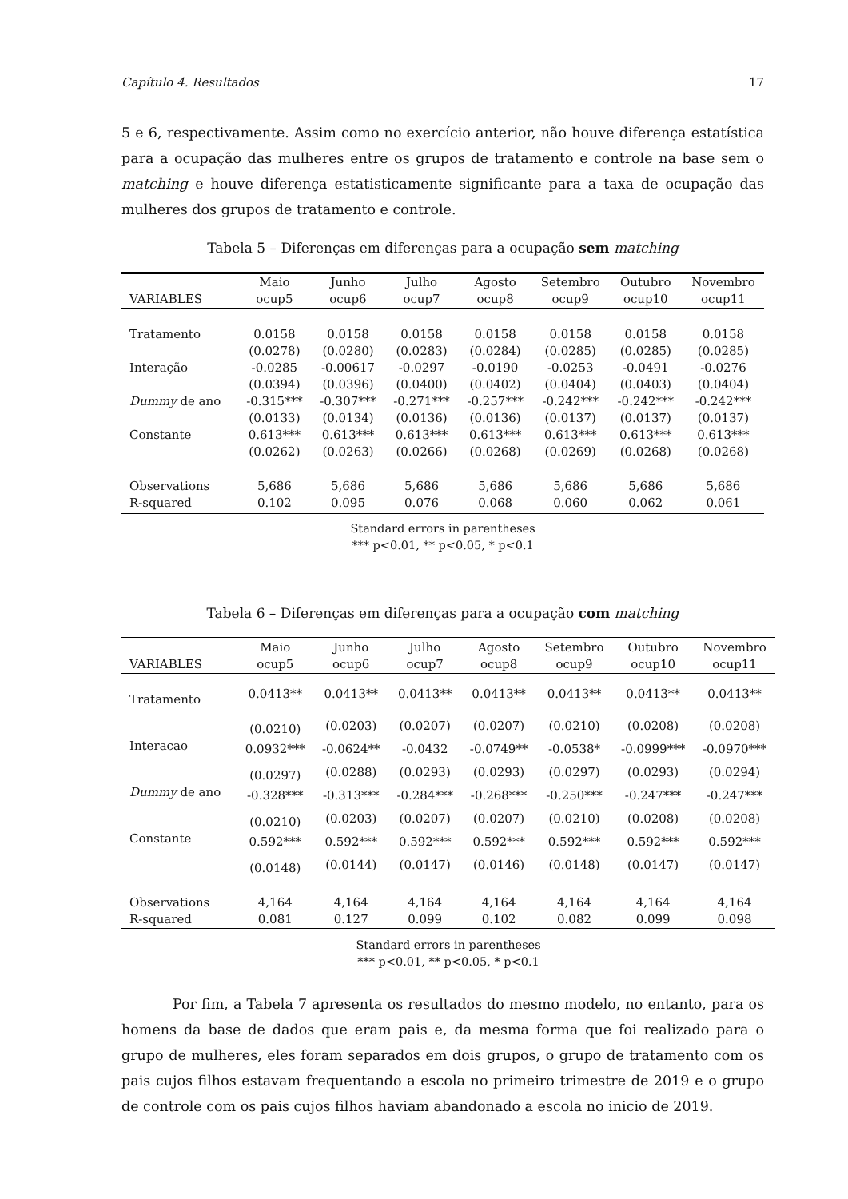Capítulo 4. Resultados 17
5 e 6, respectivamente. Assim como no exercício anterior, não houve diferença estatística para a ocupação das mulheres entre os grupos de tratamento e controle na base sem o matching e houve diferença estatisticamente significante para a taxa de ocupação das mulheres dos grupos de tratamento e controle.
Tabela 5 – Diferenças em diferenças para a ocupação sem matching
| | Maio | Junho | Julho | Agosto | Setembro | Outubro | Novembro |
| --- | --- | --- | --- | --- | --- | --- | --- |
| VARIABLES | ocup5 | ocup6 | ocup7 | ocup8 | ocup9 | ocup10 | ocup11 |
| Tratamento | 0.0158 | 0.0158 | 0.0158 | 0.0158 | 0.0158 | 0.0158 | 0.0158 |
| | (0.0278) | (0.0280) | (0.0283) | (0.0284) | (0.0285) | (0.0285) | (0.0285) |
| Interação | -0.0285 | -0.00617 | -0.0297 | -0.0190 | -0.0253 | -0.0491 | -0.0276 |
| | (0.0394) | (0.0396) | (0.0400) | (0.0402) | (0.0404) | (0.0403) | (0.0404) |
| Dummy de ano | -0.315*** | -0.307*** | -0.271*** | -0.257*** | -0.242*** | -0.242*** | -0.242*** |
| | (0.0133) | (0.0134) | (0.0136) | (0.0136) | (0.0137) | (0.0137) | (0.0137) |
| Constante | 0.613*** | 0.613*** | 0.613*** | 0.613*** | 0.613*** | 0.613*** | 0.613*** |
| | (0.0262) | (0.0263) | (0.0266) | (0.0268) | (0.0269) | (0.0268) | (0.0268) |
| Observations | 5,686 | 5,686 | 5,686 | 5,686 | 5,686 | 5,686 | 5,686 |
| R-squared | 0.102 | 0.095 | 0.076 | 0.068 | 0.060 | 0.062 | 0.061 |
Standard errors in parentheses
*** p<0.01, ** p<0.05, * p<0.1
Tabela 6 – Diferenças em diferenças para a ocupação com matching
| | Maio | Junho | Julho | Agosto | Setembro | Outubro | Novembro |
| --- | --- | --- | --- | --- | --- | --- | --- |
| VARIABLES | ocup5 | ocup6 | ocup7 | ocup8 | ocup9 | ocup10 | ocup11 |
| Tratamento | 0.0413** | 0.0413** | 0.0413** | 0.0413** | 0.0413** | 0.0413** | 0.0413** |
| | (0.0210) | (0.0203) | (0.0207) | (0.0207) | (0.0210) | (0.0208) | (0.0208) |
| Interacao | 0.0932*** | -0.0624** | -0.0432 | -0.0749** | -0.0538* | -0.0999*** | -0.0970*** |
| | (0.0297) | (0.0288) | (0.0293) | (0.0293) | (0.0297) | (0.0293) | (0.0294) |
| Dummy de ano | -0.328*** | -0.313*** | -0.284*** | -0.268*** | -0.250*** | -0.247*** | -0.247*** |
| | (0.0210) | (0.0203) | (0.0207) | (0.0207) | (0.0210) | (0.0208) | (0.0208) |
| Constante | 0.592*** | 0.592*** | 0.592*** | 0.592*** | 0.592*** | 0.592*** | 0.592*** |
| | (0.0148) | (0.0144) | (0.0147) | (0.0146) | (0.0148) | (0.0147) | (0.0147) |
| Observations | 4,164 | 4,164 | 4,164 | 4,164 | 4,164 | 4,164 | 4,164 |
| R-squared | 0.081 | 0.127 | 0.099 | 0.102 | 0.082 | 0.099 | 0.098 |
Standard errors in parentheses
*** p<0.01, ** p<0.05, * p<0.1
Por fim, a Tabela 7 apresenta os resultados do mesmo modelo, no entanto, para os homens da base de dados que eram pais e, da mesma forma que foi realizado para o grupo de mulheres, eles foram separados em dois grupos, o grupo de tratamento com os pais cujos filhos estavam frequentando a escola no primeiro trimestre de 2019 e o grupo de controle com os pais cujos filhos haviam abandonado a escola no inicio de 2019.